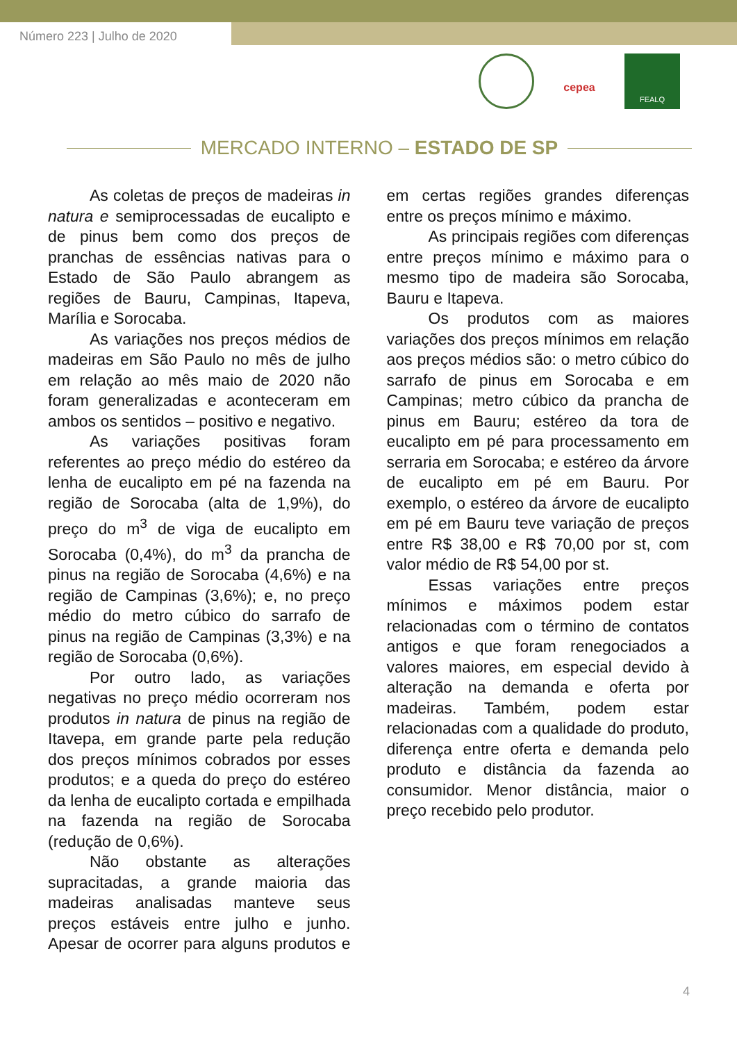Número 223 | Julho de 2020
cepea
FEALQ
MERCADO INTERNO – ESTADO DE SP
As coletas de preços de madeiras in natura e semiprocessadas de eucalipto e de pinus bem como dos preços de pranchas de essências nativas para o Estado de São Paulo abrangem as regiões de Bauru, Campinas, Itapeva, Marília e Sorocaba.
As variações nos preços médios de madeiras em São Paulo no mês de julho em relação ao mês maio de 2020 não foram generalizadas e aconteceram em ambos os sentidos – positivo e negativo.
As variações positivas foram referentes ao preço médio do estéreo da lenha de eucalipto em pé na fazenda na região de Sorocaba (alta de 1,9%), do preço do m<sup>3</sup> de viga de eucalipto em Sorocaba (0,4%), do m<sup>3</sup> da prancha de pinus na região de Sorocaba (4,6%) e na região de Campinas (3,6%); e, no preço médio do metro cúbico do sarrafo de pinus na região de Campinas (3,3%) e na região de Sorocaba (0,6%).
Por outro lado, as variações negativas no preço médio ocorreram nos produtos in natura de pinus na região de Itavepa, em grande parte pela redução dos preços mínimos cobrados por esses produtos; e a queda do preço do estéreo da lenha de eucalipto cortada e empilhada na fazenda na região de Sorocaba (redução de 0,6%).
Não obstante as alterações supracitadas, a grande maioria das madeiras analisadas manteve seus preços estáveis entre julho e junho. Apesar de ocorrer para alguns produtos e em certas regiões grandes diferenças entre os preços mínimo e máximo.
As principais regiões com diferenças entre preços mínimo e máximo para o mesmo tipo de madeira são Sorocaba, Bauru e Itapeva.
Os produtos com as maiores variações dos preços mínimos em relação aos preços médios são: o metro cúbico do sarrafo de pinus em Sorocaba e em Campinas; metro cúbico da prancha de pinus em Bauru; estéreo da tora de eucalipto em pé para processamento em serraria em Sorocaba; e estéreo da árvore de eucalipto em pé em Bauru. Por exemplo, o estéreo da árvore de eucalipto em pé em Bauru teve variação de preços entre R$ 38,00 e R$ 70,00 por st, com valor médio de R$ 54,00 por st.
Essas variações entre preços mínimos e máximos podem estar relacionadas com o término de contatos antigos e que foram renegociados a valores maiores, em especial devido à alteração na demanda e oferta por madeiras. Também, podem estar relacionadas com a qualidade do produto, diferença entre oferta e demanda pelo produto e distância da fazenda ao consumidor. Menor distância, maior o preço recebido pelo produtor.
4